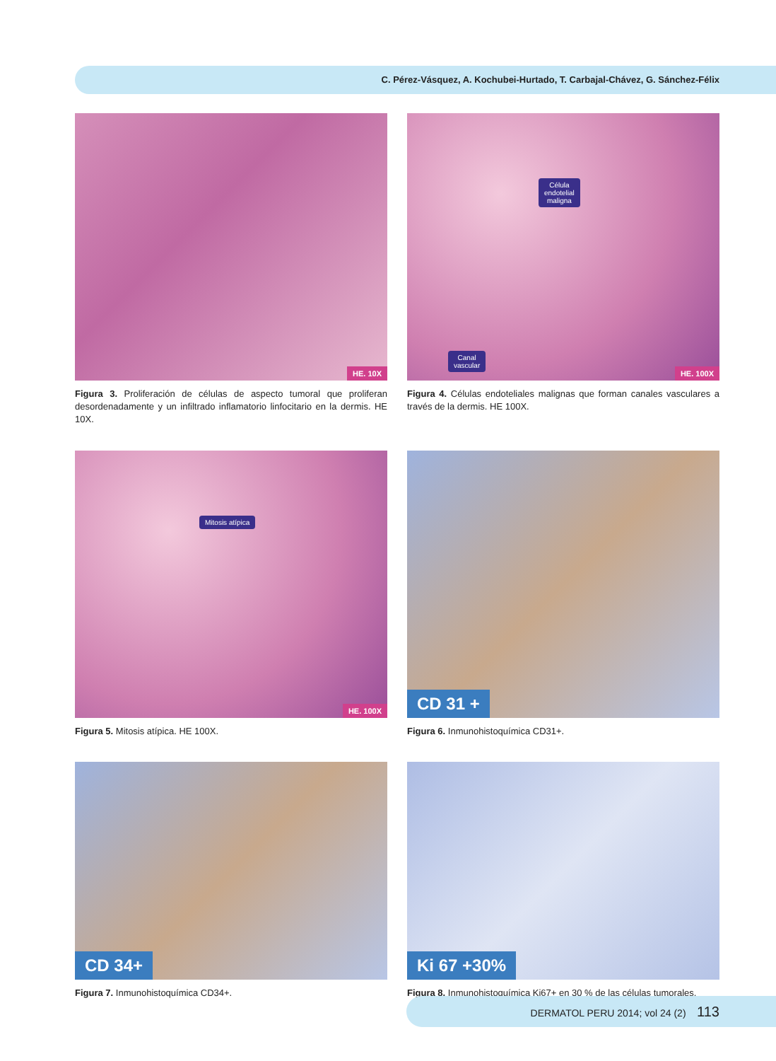C. Pérez-Vásquez, A. Kochubei-Hurtado, T. Carbajal-Chávez, G. Sánchez-Félix
HE. 10X
Figura 3. Proliferación de células de aspecto tumoral que proliferan desordenadamente y un infiltrado inflamatorio linfocitario en la dermis. HE 10X.
Célula
endotelial
maligna
Canal
vascular
HE. 100X
Figura 4. Células endoteliales malignas que forman canales vasculares a través de la dermis. HE 100X.
Mitosis atípica
HE. 100X
Figura 5. Mitosis atípica. HE 100X.
CD 31 +
Figura 6. Inmunohistoquímica CD31+.
CD 34+
Figura 7. Inmunohistoquímica CD34+.
Ki 67 +30%
Figura 8. Inmunohistoquímica Ki67+ en 30 % de las células tumorales.
DERMATOL PERU 2014; vol 24 (2) 113